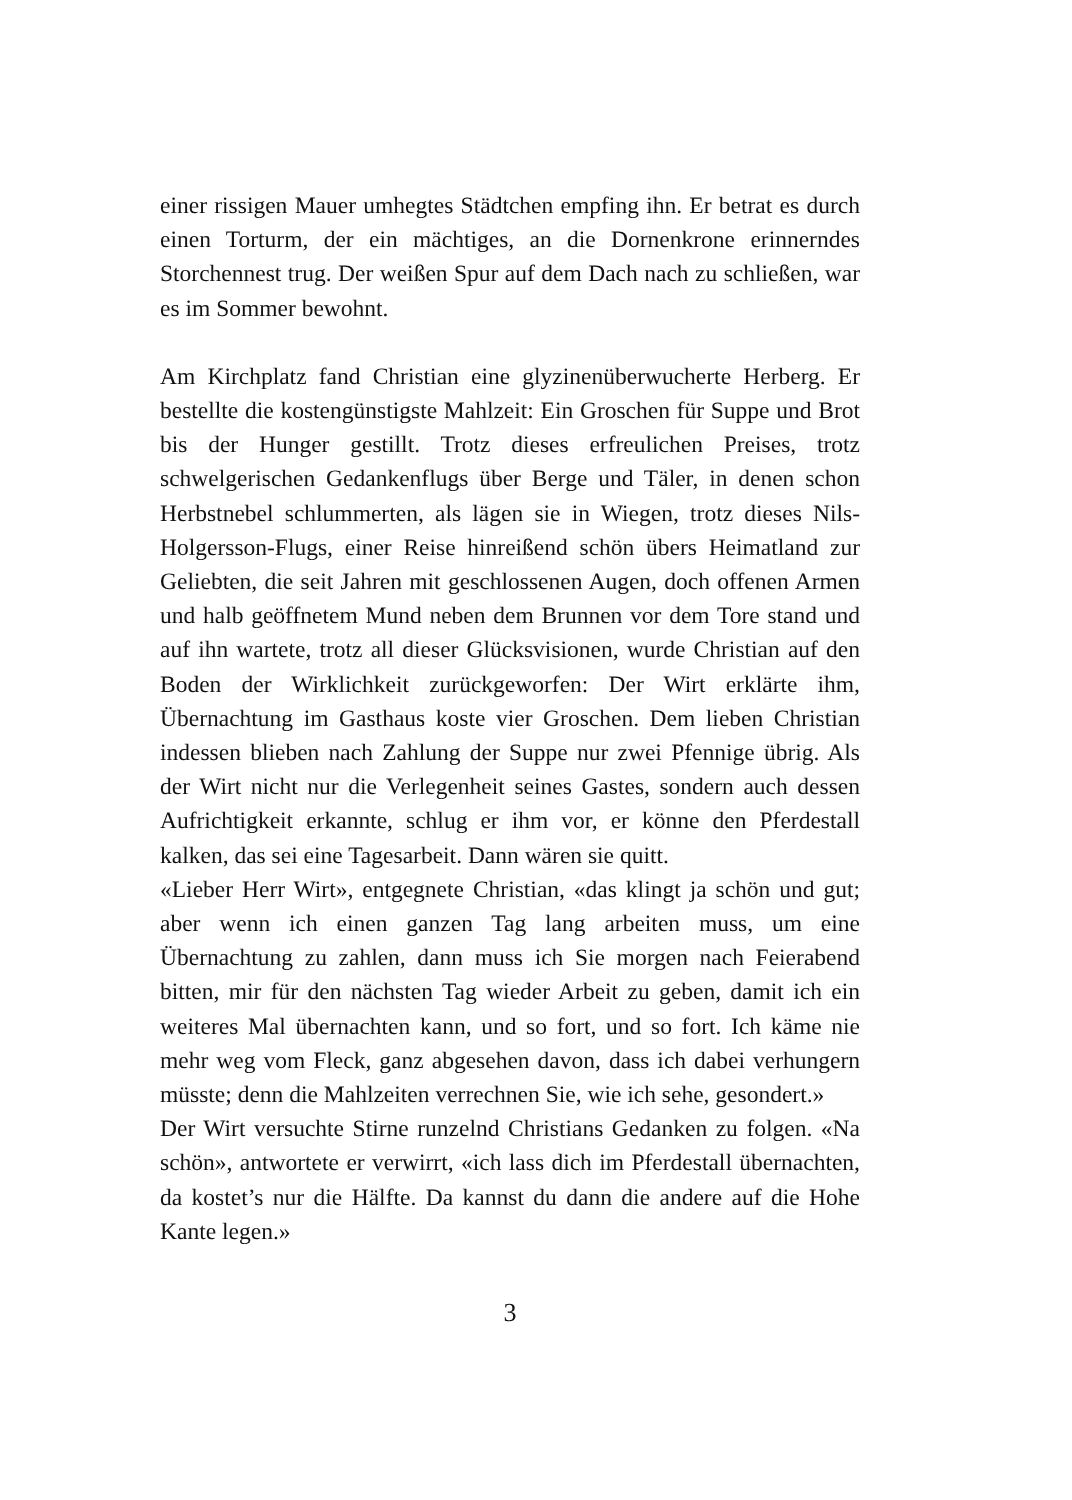einer rissigen Mauer umhegtes Städtchen empfing ihn. Er betrat es durch einen Torturm, der ein mächtiges, an die Dornenkrone erinnerndes Storchennest trug. Der weißen Spur auf dem Dach nach zu schließen, war es im Sommer bewohnt.
Am Kirchplatz fand Christian eine glyzinenüberwucherte Herberg. Er bestellte die kostengünstigste Mahlzeit: Ein Groschen für Suppe und Brot bis der Hunger gestillt. Trotz dieses erfreulichen Preises, trotz schwelgerischen Gedankenflugs über Berge und Täler, in denen schon Herbstnebel schlummerten, als lägen sie in Wiegen, trotz dieses Nils-Holgersson-Flugs, einer Reise hinreißend schön übers Heimatland zur Geliebten, die seit Jahren mit geschlossenen Augen, doch offenen Armen und halb geöffnetem Mund neben dem Brunnen vor dem Tore stand und auf ihn wartete, trotz all dieser Glücksvisionen, wurde Christian auf den Boden der Wirklichkeit zurückgeworfen: Der Wirt erklärte ihm, Übernachtung im Gasthaus koste vier Groschen. Dem lieben Christian indessen blieben nach Zahlung der Suppe nur zwei Pfennige übrig. Als der Wirt nicht nur die Verlegenheit seines Gastes, sondern auch dessen Aufrichtigkeit erkannte, schlug er ihm vor, er könne den Pferdestall kalken, das sei eine Tagesarbeit. Dann wären sie quitt.
«Lieber Herr Wirt», entgegnete Christian, «das klingt ja schön und gut; aber wenn ich einen ganzen Tag lang arbeiten muss, um eine Übernachtung zu zahlen, dann muss ich Sie morgen nach Feierabend bitten, mir für den nächsten Tag wieder Arbeit zu geben, damit ich ein weiteres Mal übernachten kann, und so fort, und so fort. Ich käme nie mehr weg vom Fleck, ganz abgesehen davon, dass ich dabei verhungern müsste; denn die Mahlzeiten verrechnen Sie, wie ich sehe, gesondert.»
Der Wirt versuchte Stirne runzelnd Christians Gedanken zu folgen. «Na schön», antwortete er verwirrt, «ich lass dich im Pferdestall übernachten, da kostet’s nur die Hälfte. Da kannst du dann die andere auf die Hohe Kante legen.»
3